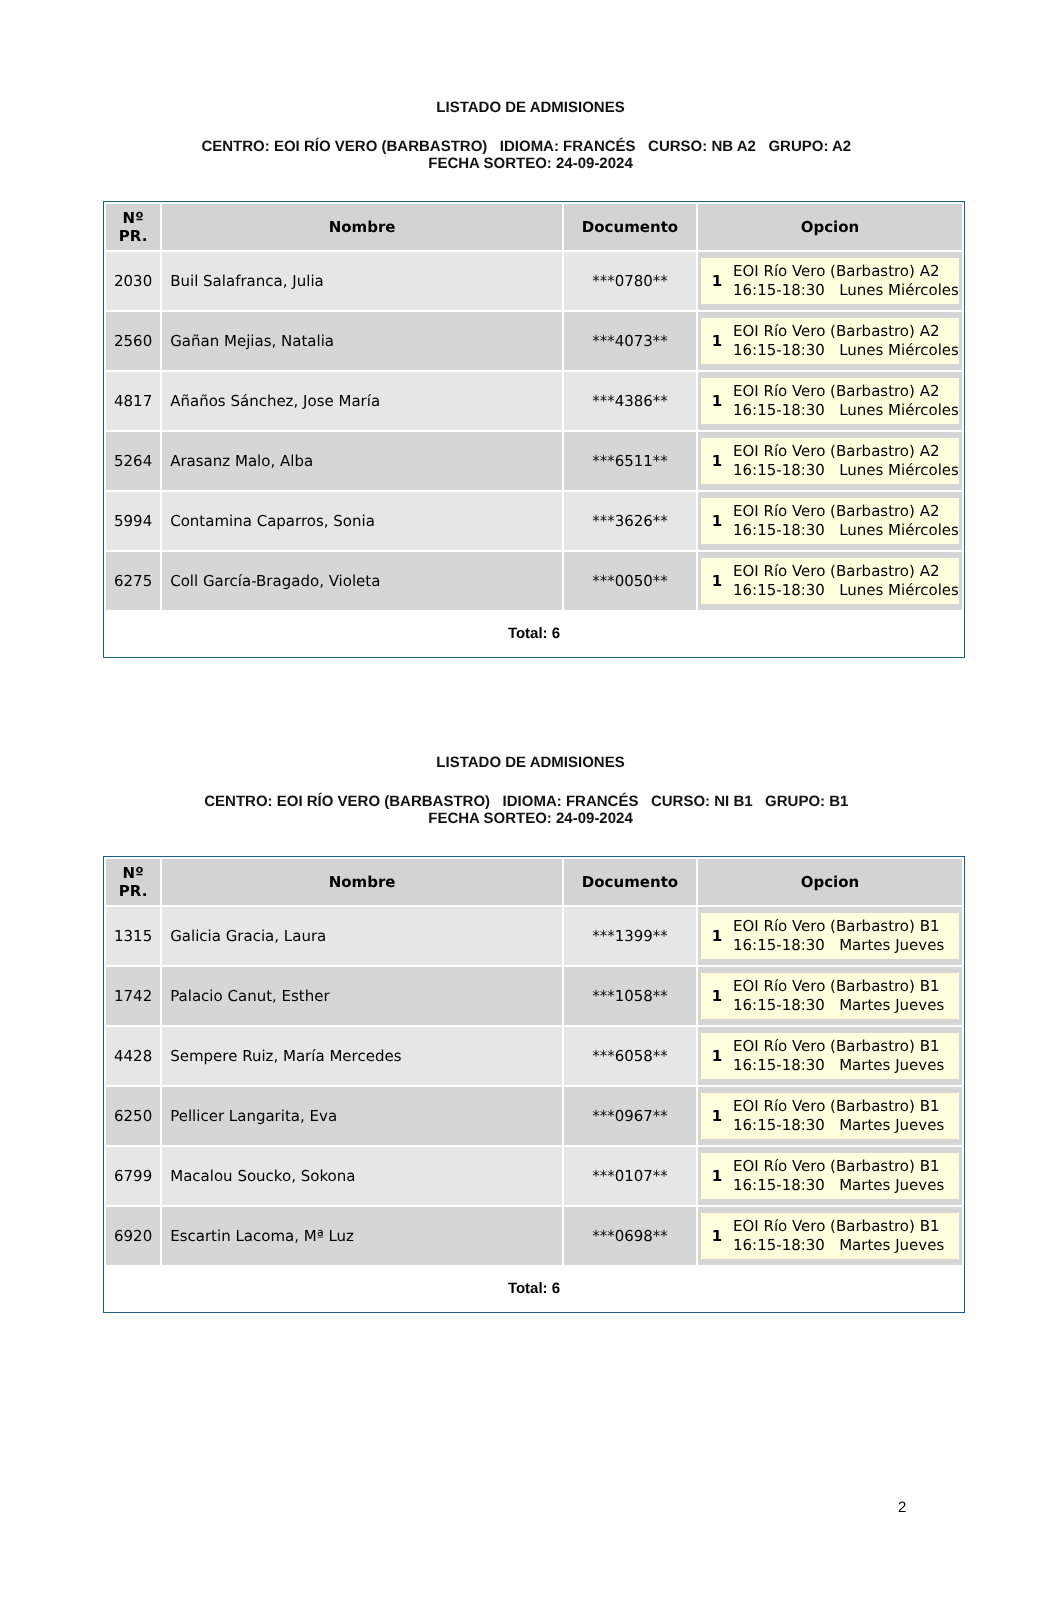LISTADO DE ADMISIONES
CENTRO: EOI RÍO VERO (BARBASTRO) IDIOMA: FRANCÉS CURSO: NB A2 GRUPO: A2 FECHA SORTEO: 24-09-2024
| Nº PR. | Nombre | Documento | Opcion |
| --- | --- | --- | --- |
| 2030 | Buil Salafranca, Julia | ***0780** | 1 EOI Río Vero (Barbastro) A2 16:15-18:30 Lunes Miércoles |
| 2560 | Gañan Mejias, Natalia | ***4073** | 1 EOI Río Vero (Barbastro) A2 16:15-18:30 Lunes Miércoles |
| 4817 | Añaños Sánchez, Jose María | ***4386** | 1 EOI Río Vero (Barbastro) A2 16:15-18:30 Lunes Miércoles |
| 5264 | Arasanz Malo, Alba | ***6511** | 1 EOI Río Vero (Barbastro) A2 16:15-18:30 Lunes Miércoles |
| 5994 | Contamina Caparros, Sonia | ***3626** | 1 EOI Río Vero (Barbastro) A2 16:15-18:30 Lunes Miércoles |
| 6275 | Coll García-Bragado, Violeta | ***0050** | 1 EOI Río Vero (Barbastro) A2 16:15-18:30 Lunes Miércoles |
Total: 6
LISTADO DE ADMISIONES
CENTRO: EOI RÍO VERO (BARBASTRO) IDIOMA: FRANCÉS CURSO: NI B1 GRUPO: B1 FECHA SORTEO: 24-09-2024
| Nº PR. | Nombre | Documento | Opcion |
| --- | --- | --- | --- |
| 1315 | Galicia Gracia, Laura | ***1399** | 1 EOI Río Vero (Barbastro) B1 16:15-18:30 Martes Jueves |
| 1742 | Palacio Canut, Esther | ***1058** | 1 EOI Río Vero (Barbastro) B1 16:15-18:30 Martes Jueves |
| 4428 | Sempere Ruiz, María Mercedes | ***6058** | 1 EOI Río Vero (Barbastro) B1 16:15-18:30 Martes Jueves |
| 6250 | Pellicer Langarita, Eva | ***0967** | 1 EOI Río Vero (Barbastro) B1 16:15-18:30 Martes Jueves |
| 6799 | Macalou Soucko, Sokona | ***0107** | 1 EOI Río Vero (Barbastro) B1 16:15-18:30 Martes Jueves |
| 6920 | Escartin Lacoma, Mª Luz | ***0698** | 1 EOI Río Vero (Barbastro) B1 16:15-18:30 Martes Jueves |
Total: 6
2